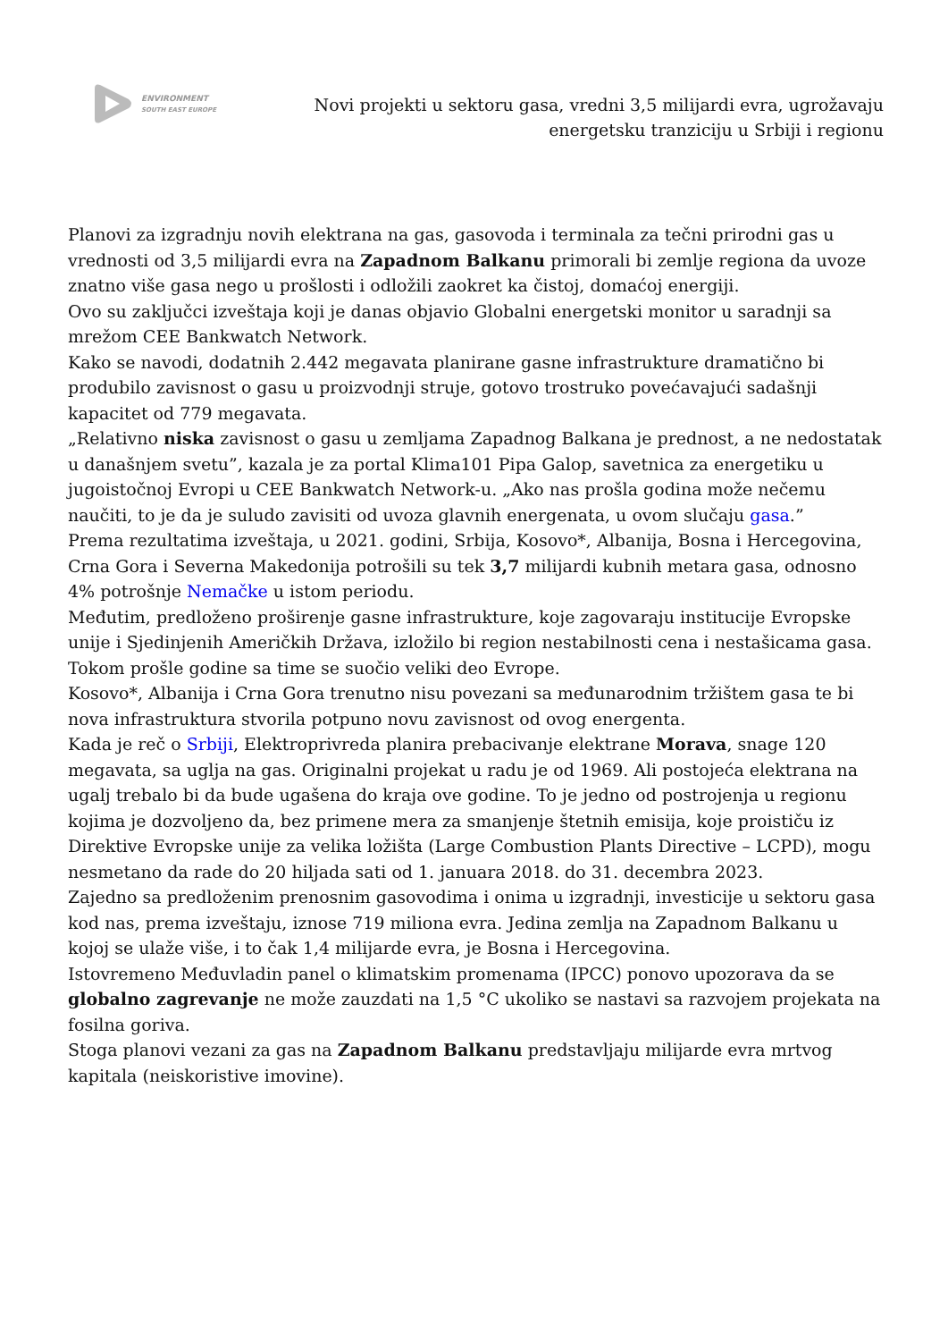ENVIRONMENT
SOUTH EAST EUROPE
Novi projekti u sektoru gasa, vredni 3,5 milijardi evra, ugrožavaju energetsku tranziciju u Srbiji i regionu
Planovi za izgradnju novih elektrana na gas, gasovoda i terminala za tečni prirodni gas u vrednosti od 3,5 milijardi evra na Zapadnom Balkanu primorali bi zemlje regiona da uvoze znatno više gasa nego u prošlosti i odložili zaokret ka čistoj, domaćoj energiji.
Ovo su zaključci izveštaja koji je danas objavio Globalni energetski monitor u saradnji sa mrežom CEE Bankwatch Network.
Kako se navodi, dodatnih 2.442 megavata planirane gasne infrastrukture dramatično bi produbilo zavisnost o gasu u proizvodnji struje, gotovo trostruko povećavajući sadašnji kapacitet od 779 megavata.
„Relativno niska zavisnost o gasu u zemljama Zapadnog Balkana je prednost, a ne nedostatak u današnjem svetu”, kazala je za portal Klima101 Pipa Galop, savetnica za energetiku u jugoistočnoj Evropi u CEE Bankwatch Network-u. „Ako nas prošla godina može nečemu naučiti, to je da je suludo zavisiti od uvoza glavnih energenata, u ovom slučaju gasa.”
Prema rezultatima izveštaja, u 2021. godini, Srbija, Kosovo*, Albanija, Bosna i Hercegovina, Crna Gora i Severna Makedonija potrošili su tek 3,7 milijardi kubnih metara gasa, odnosno 4% potrošnje Nemačke u istom periodu.
Međutim, predloženo proširenje gasne infrastrukture, koje zagovaraju institucije Evropske unije i Sjedinjenih Američkih Država, izložilo bi region nestabilnosti cena i nestašicama gasa. Tokom prošle godine sa time se suočio veliki deo Evrope.
Kosovo*, Albanija i Crna Gora trenutno nisu povezani sa međunarodnim tržištem gasa te bi nova infrastruktura stvorila potpuno novu zavisnost od ovog energenta.
Kada je reč o Srbiji, Elektroprivreda planira prebacivanje elektrane Morava, snage 120 megavata, sa uglja na gas. Originalni projekat u radu je od 1969. Ali postojeća elektrana na ugalj trebalo bi da bude ugašena do kraja ove godine. To je jedno od postrojenja u regionu kojima je dozvoljeno da, bez primene mera za smanjenje štetnih emisija, koje proističu iz Direktive Evropske unije za velika ložišta (Large Combustion Plants Directive – LCPD), mogu nesmetano da rade do 20 hiljada sati od 1. januara 2018. do 31. decembra 2023.
Zajedno sa predloženim prenosnim gasovodima i onima u izgradnji, investicije u sektoru gasa kod nas, prema izveštaju, iznose 719 miliona evra. Jedina zemlja na Zapadnom Balkanu u kojoj se ulaže više, i to čak 1,4 milijarde evra, je Bosna i Hercegovina.
Istovremeno Međuvladin panel o klimatskim promenama (IPCC) ponovo upozorava da se globalno zagrevanje ne može zauzdati na 1,5 °C ukoliko se nastavi sa razvojem projekata na fosilna goriva.
Stoga planovi vezani za gas na Zapadnom Balkanu predstavljaju milijarde evra mrtvog kapitala (neiskoristive imovine).